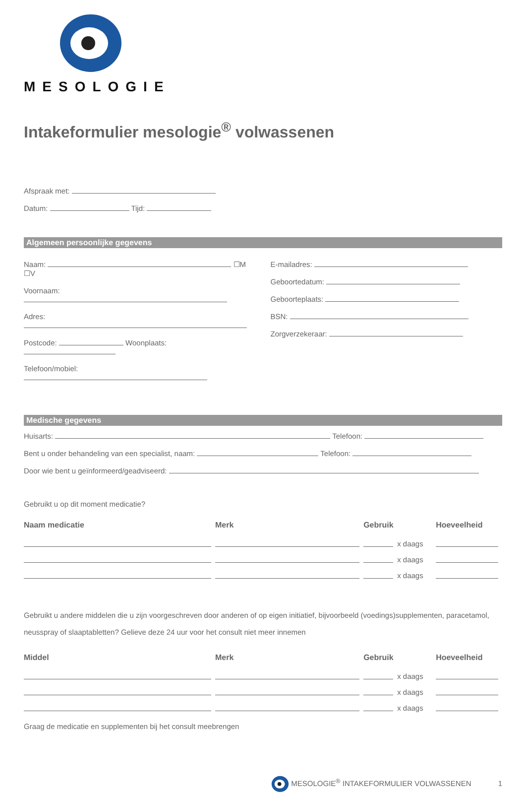MESOLOGIE
Intakeformulier mesologie<sup>®</sup> volwassenen
Afspraak met:
Datum: Tijd:
Algemeen persoonlijke gegevens
Naam: ☐M ☐V
Voornaam:
Adres:
Postcode: Woonplaats:
Telefoon/mobiel:
E-mailadres:
Geboortedatum:
Geboorteplaats:
BSN:
Zorgverzekeraar:
Medische gegevens
Huisarts: Telefoon:
Bent u onder behandeling van een specialist, naam: Telefoon:
Door wie bent u geïnformeerd/geadviseerd:
Gebruikt u op dit moment medicatie?
| Naam medicatie | Merk | Gebruik | | Hoeveelheid |
| --- | --- | --- | --- | --- |
| | | | x daags | |
| | | | x daags | |
| | | | x daags | |
Gebruikt u andere middelen die u zijn voorgeschreven door anderen of op eigen initiatief, bijvoorbeeld (voedings)supplementen, paracetamol, neusspray of slaaptabletten? Gelieve deze 24 uur voor het consult niet meer innemen
| Middel | Merk | Gebruik | | Hoeveelheid |
| --- | --- | --- | --- | --- |
| | | | x daags | |
| | | | x daags | |
| | | | x daags | |
Graag de medicatie en supplementen bij het consult meebrengen
MESOLOGIE<sup>®</sup> INTAKEFORMULIER VOLWASSENEN 1